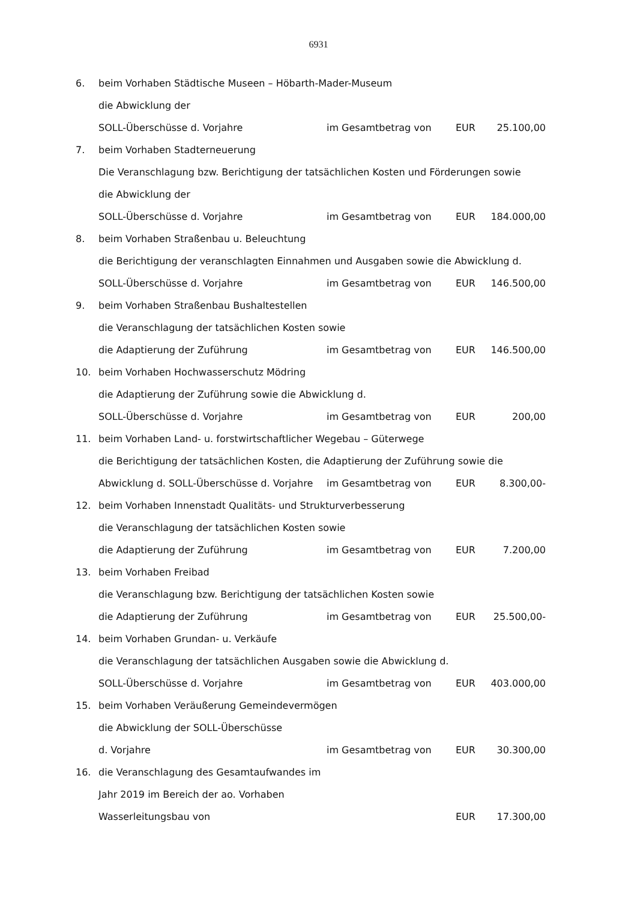6931
6. beim Vorhaben Städtische Museen – Höbarth-Mader-Museum
die Abwicklung der
SOLL-Überschüsse d. Vorjahre im Gesamtbetrag von EUR 25.100,00
7. beim Vorhaben Stadterneuerung
Die Veranschlagung bzw. Berichtigung der tatsächlichen Kosten und Förderungen sowie
die Abwicklung der
SOLL-Überschüsse d. Vorjahre im Gesamtbetrag von EUR 184.000,00
8. beim Vorhaben Straßenbau u. Beleuchtung
die Berichtigung der veranschlagten Einnahmen und Ausgaben sowie die Abwicklung d.
SOLL-Überschüsse d. Vorjahre im Gesamtbetrag von EUR 146.500,00
9. beim Vorhaben Straßenbau Bushaltestellen
die Veranschlagung der tatsächlichen Kosten sowie
die Adaptierung der Zuführung im Gesamtbetrag von EUR 146.500,00
10. beim Vorhaben Hochwasserschutz Mödring
die Adaptierung der Zuführung sowie die Abwicklung d.
SOLL-Überschüsse d. Vorjahre im Gesamtbetrag von EUR 200,00
11. beim Vorhaben Land- u. forstwirtschaftlicher Wegebau – Güterwege
die Berichtigung der tatsächlichen Kosten, die Adaptierung der Zuführung sowie die
Abwicklung d. SOLL-Überschüsse d. Vorjahre im Gesamtbetrag von EUR 8.300,00-
12. beim Vorhaben Innenstadt Qualitäts- und Strukturverbesserung
die Veranschlagung der tatsächlichen Kosten sowie
die Adaptierung der Zuführung im Gesamtbetrag von EUR 7.200,00
13. beim Vorhaben Freibad
die Veranschlagung bzw. Berichtigung der tatsächlichen Kosten sowie
die Adaptierung der Zuführung im Gesamtbetrag von EUR 25.500,00-
14. beim Vorhaben Grundan- u. Verkäufe
die Veranschlagung der tatsächlichen Ausgaben sowie die Abwicklung d.
SOLL-Überschüsse d. Vorjahre im Gesamtbetrag von EUR 403.000,00
15. beim Vorhaben Veräußerung Gemeindevermögen
die Abwicklung der SOLL-Überschüsse
d. Vorjahre im Gesamtbetrag von EUR 30.300,00
16. die Veranschlagung des Gesamtaufwandes im
Jahr 2019 im Bereich der ao. Vorhaben
Wasserleitungsbau von EUR 17.300,00